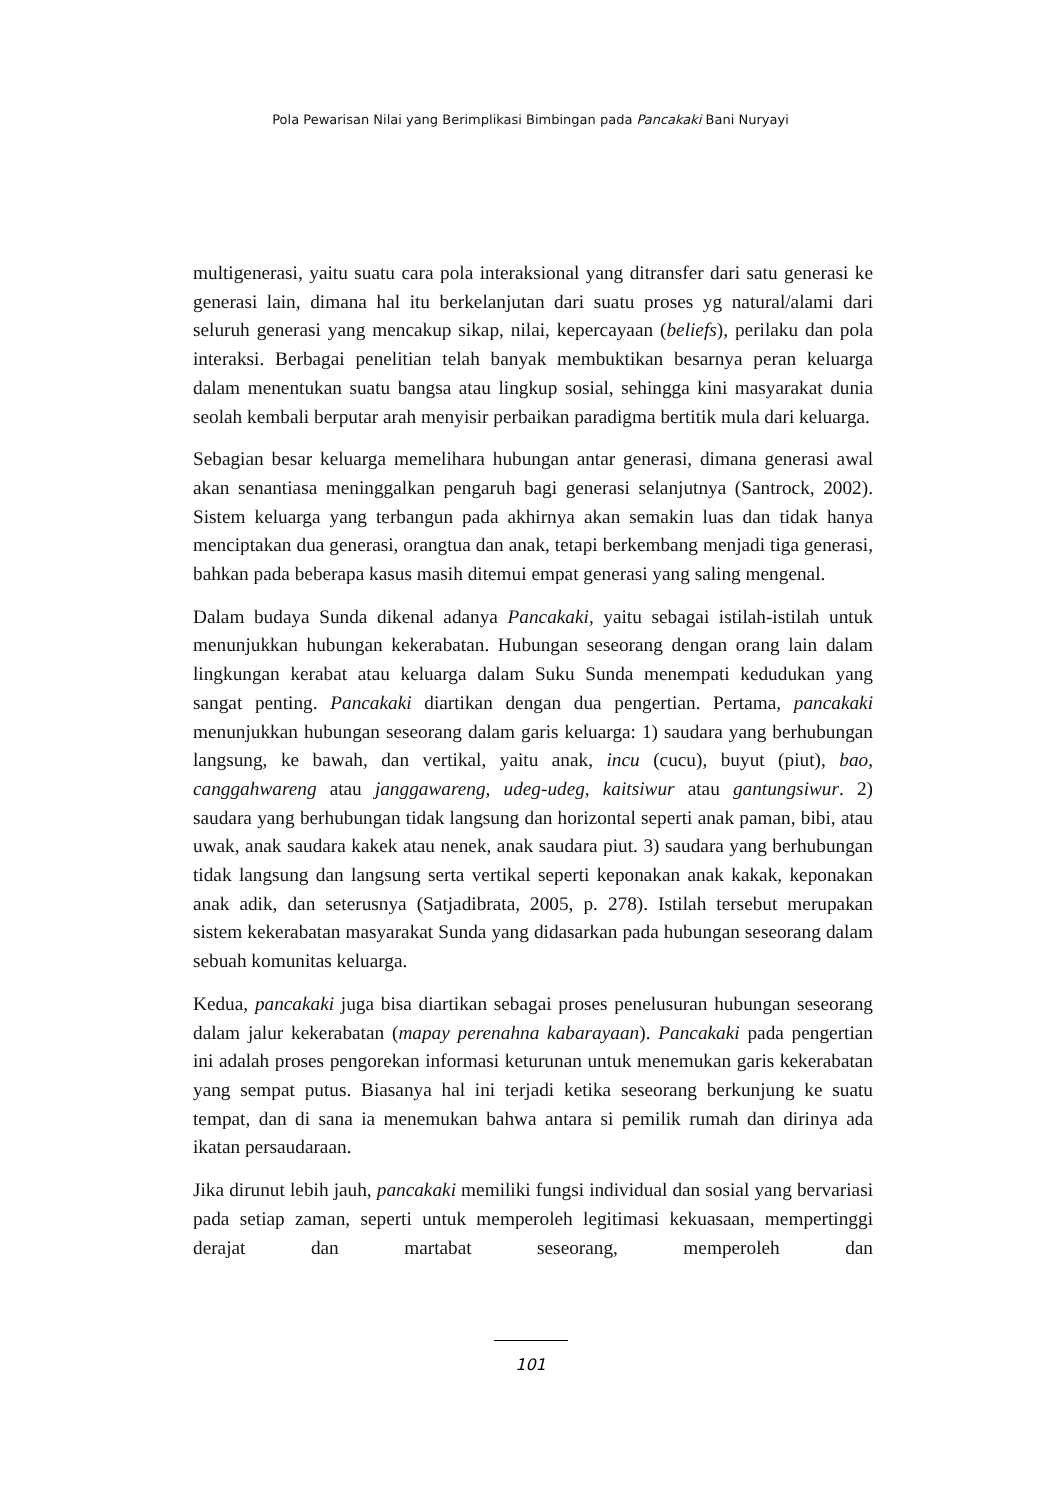Pola Pewarisan Nilai yang Berimplikasi Bimbingan pada Pancakaki Bani Nuryayi
multigenerasi, yaitu suatu cara pola interaksional yang ditransfer dari satu generasi ke generasi lain, dimana hal itu berkelanjutan dari suatu proses yg natural/alami dari seluruh generasi yang mencakup sikap, nilai, kepercayaan (beliefs), perilaku dan pola interaksi. Berbagai penelitian telah banyak membuktikan besarnya peran keluarga dalam menentukan suatu bangsa atau lingkup sosial, sehingga kini masyarakat dunia seolah kembali berputar arah menyisir perbaikan paradigma bertitik mula dari keluarga.
Sebagian besar keluarga memelihara hubungan antar generasi, dimana generasi awal akan senantiasa meninggalkan pengaruh bagi generasi selanjutnya (Santrock, 2002). Sistem keluarga yang terbangun pada akhirnya akan semakin luas dan tidak hanya menciptakan dua generasi, orangtua dan anak, tetapi berkembang menjadi tiga generasi, bahkan pada beberapa kasus masih ditemui empat generasi yang saling mengenal.
Dalam budaya Sunda dikenal adanya Pancakaki, yaitu sebagai istilah-istilah untuk menunjukkan hubungan kekerabatan. Hubungan seseorang dengan orang lain dalam lingkungan kerabat atau keluarga dalam Suku Sunda menempati kedudukan yang sangat penting. Pancakaki diartikan dengan dua pengertian. Pertama, pancakaki menunjukkan hubungan seseorang dalam garis keluarga: 1) saudara yang berhubungan langsung, ke bawah, dan vertikal, yaitu anak, incu (cucu), buyut (piut), bao, canggahwareng atau janggawareng, udeg-udeg, kaitsiwur atau gantungsiwur. 2) saudara yang berhubungan tidak langsung dan horizontal seperti anak paman, bibi, atau uwak, anak saudara kakek atau nenek, anak saudara piut. 3) saudara yang berhubungan tidak langsung dan langsung serta vertikal seperti keponakan anak kakak, keponakan anak adik, dan seterusnya (Satjadibrata, 2005, p. 278). Istilah tersebut merupakan sistem kekerabatan masyarakat Sunda yang didasarkan pada hubungan seseorang dalam sebuah komunitas keluarga.
Kedua, pancakaki juga bisa diartikan sebagai proses penelusuran hubungan seseorang dalam jalur kekerabatan (mapay perenahna kabarayaan). Pancakaki pada pengertian ini adalah proses pengorekan informasi keturunan untuk menemukan garis kekerabatan yang sempat putus. Biasanya hal ini terjadi ketika seseorang berkunjung ke suatu tempat, dan di sana ia menemukan bahwa antara si pemilik rumah dan dirinya ada ikatan persaudaraan.
Jika dirunut lebih jauh, pancakaki memiliki fungsi individual dan sosial yang bervariasi pada setiap zaman, seperti untuk memperoleh legitimasi kekuasaan, mempertinggi derajat dan martabat seseorang, memperoleh dan
101